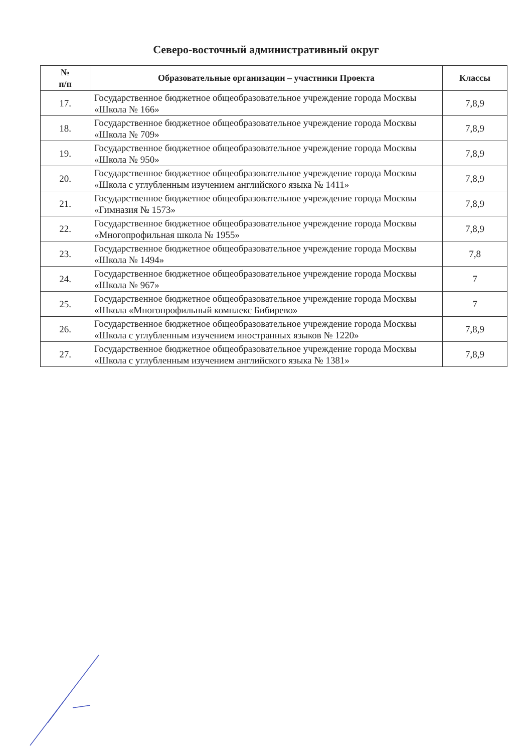Северо-восточный административный округ
| № п/п | Образовательные организации – участники Проекта | Классы |
| --- | --- | --- |
| 17. | Государственное бюджетное общеобразовательное учреждение города Москвы «Школа № 166» | 7,8,9 |
| 18. | Государственное бюджетное общеобразовательное учреждение города Москвы «Школа № 709» | 7,8,9 |
| 19. | Государственное бюджетное общеобразовательное учреждение города Москвы «Школа № 950» | 7,8,9 |
| 20. | Государственное бюджетное общеобразовательное учреждение города Москвы «Школа с углубленным изучением английского языка № 1411» | 7,8,9 |
| 21. | Государственное бюджетное общеобразовательное учреждение города Москвы «Гимназия № 1573» | 7,8,9 |
| 22. | Государственное бюджетное общеобразовательное учреждение города Москвы «Многопрофильная школа № 1955» | 7,8,9 |
| 23. | Государственное бюджетное общеобразовательное учреждение города Москвы «Школа № 1494» | 7,8 |
| 24. | Государственное бюджетное общеобразовательное учреждение города Москвы «Школа № 967» | 7 |
| 25. | Государственное бюджетное общеобразовательное учреждение города Москвы «Школа «Многопрофильный комплекс Бибирево» | 7 |
| 26. | Государственное бюджетное общеобразовательное учреждение города Москвы «Школа с углубленным изучением иностранных языков № 1220» | 7,8,9 |
| 27. | Государственное бюджетное общеобразовательное учреждение города Москвы «Школа с углубленным изучением английского языка № 1381» | 7,8,9 |